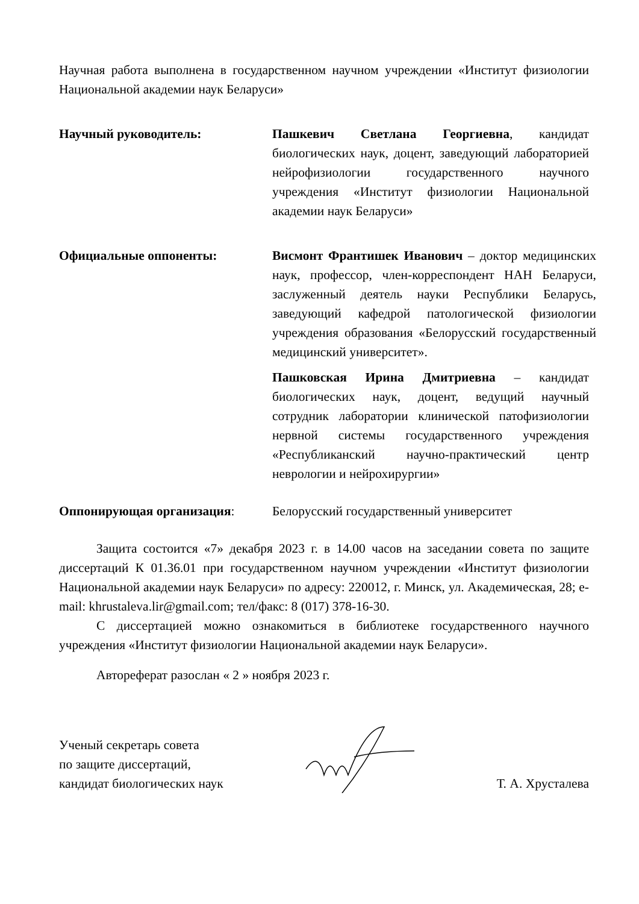Научная работа выполнена в государственном научном учреждении «Институт физиологии Национальной академии наук Беларуси»
Научный руководитель: Пашкевич Светлана Георгиевна, кандидат биологических наук, доцент, заведующий лабораторией нейрофизиологии государственного научного учреждения «Институт физиологии Национальной академии наук Беларуси»
Официальные оппоненты: Висмонт Франтишек Иванович – доктор медицинских наук, профессор, член-корреспондент НАН Беларуси, заслуженный деятель науки Республики Беларусь, заведующий кафедрой патологической физиологии учреждения образования «Белорусский государственный медицинский университет».
Пашковская Ирина Дмитриевна – кандидат биологических наук, доцент, ведущий научный сотрудник лаборатории клинической патофизиологии нервной системы государственного учреждения «Республиканский научно-практический центр неврологии и нейрохирургии»
Оппонирующая организация: Белорусский государственный университет
Защита состоится «7» декабря 2023 г. в 14.00 часов на заседании совета по защите диссертаций К 01.36.01 при государственном научном учреждении «Институт физиологии Национальной академии наук Беларуси» по адресу: 220012, г. Минск, ул. Академическая, 28; e-mail: khrustaleva.lir@gmail.com; тел/факс: 8 (017) 378-16-30.
С диссертацией можно ознакомиться в библиотеке государственного научного учреждения «Институт физиологии Национальной академии наук Беларуси».
Автореферат разослан « 2 » ноября 2023 г.
Ученый секретарь совета
по защите диссертаций,
кандидат биологических наук
Т. А. Хрусталева